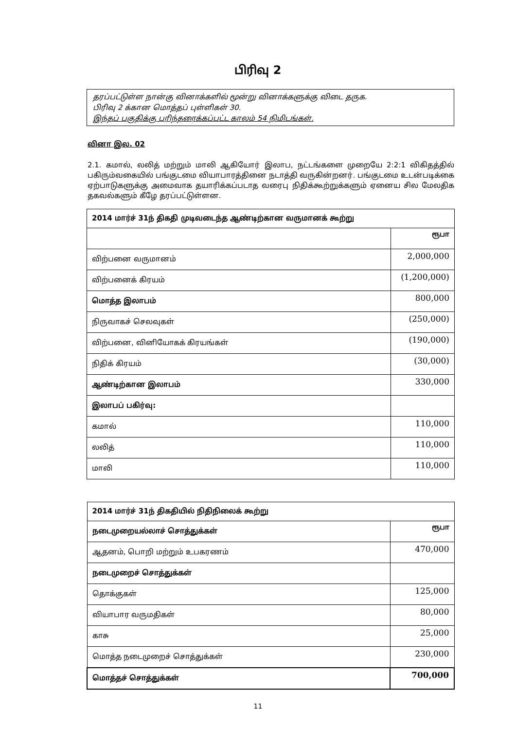பிரிவு 2
தரப்பட்டுள்ள நான்கு வினாக்களில் மூன்று வினாக்களுக்கு விடை தருக.
பிரிவு 2 க்கான மொத்தப் புள்ளிகள் 30.
இந்தப் பகுதிக்கு பரிந்தரைக்கப்பட்ட காலம் 54 நிமிடங்கள்.
வினா இல. 02
2.1. கமால், லலித் மற்றும் மாலி ஆகியோர் இலாப, நட்டங்களை முறையே 2:2:1 விகிதத்தில் பகிரும்வகையில் பங்குடமை வியாபாரத்தினை நடாத்தி வருகின்றனர். பங்குடமை உடன்படிக்கை ஏற்பாடுகளுக்கு அமைவாக தயாரிக்கப்படாத வரைபு நிதிக்கூற்றுக்களும் ஏனைய சில மேலதிக தகவல்களும் கீழே தரப்பட்டுள்ளன.
| 2014 மார்ச் 31ந் திகதி முடிவடைந்த ஆண்டிற்கான வருமானக் கூற்று | |
| --- | --- |
| | ரூபா |
| விற்பனை வருமானம் | 2,000,000 |
| விற்பனைக் கிரயம் | (1,200,000) |
| மொத்த இலாபம் | 800,000 |
| நிருவாகச் செலவுகள் | (250,000) |
| விற்பனை, வினியோகக் கிரயங்கள் | (190,000) |
| நிதிக் கிரயம் | (30,000) |
| ஆண்டிற்கான இலாபம் | 330,000 |
| இலாபப் பகிர்வு: | |
| கமால் | 110,000 |
| லலித் | 110,000 |
| மாலி | 110,000 |
| 2014 மார்ச் 31ந் திகதியில் நிதிநிலைக் கூற்று | |
| --- | --- |
| நடைமுறையல்லாச் சொத்துக்கள் | ரூபா |
| ஆதனம், பொறி மற்றும் உபகரணம் | 470,000 |
| நடைமுறைச் சொத்துக்கள் | |
| தொக்குகள் | 125,000 |
| வியாபார வருமதிகள் | 80,000 |
| காசு | 25,000 |
| மொத்த நடைமுறைச் சொத்துக்கள் | 230,000 |
| மொத்தச் சொத்துக்கள் | 700,000 |
11